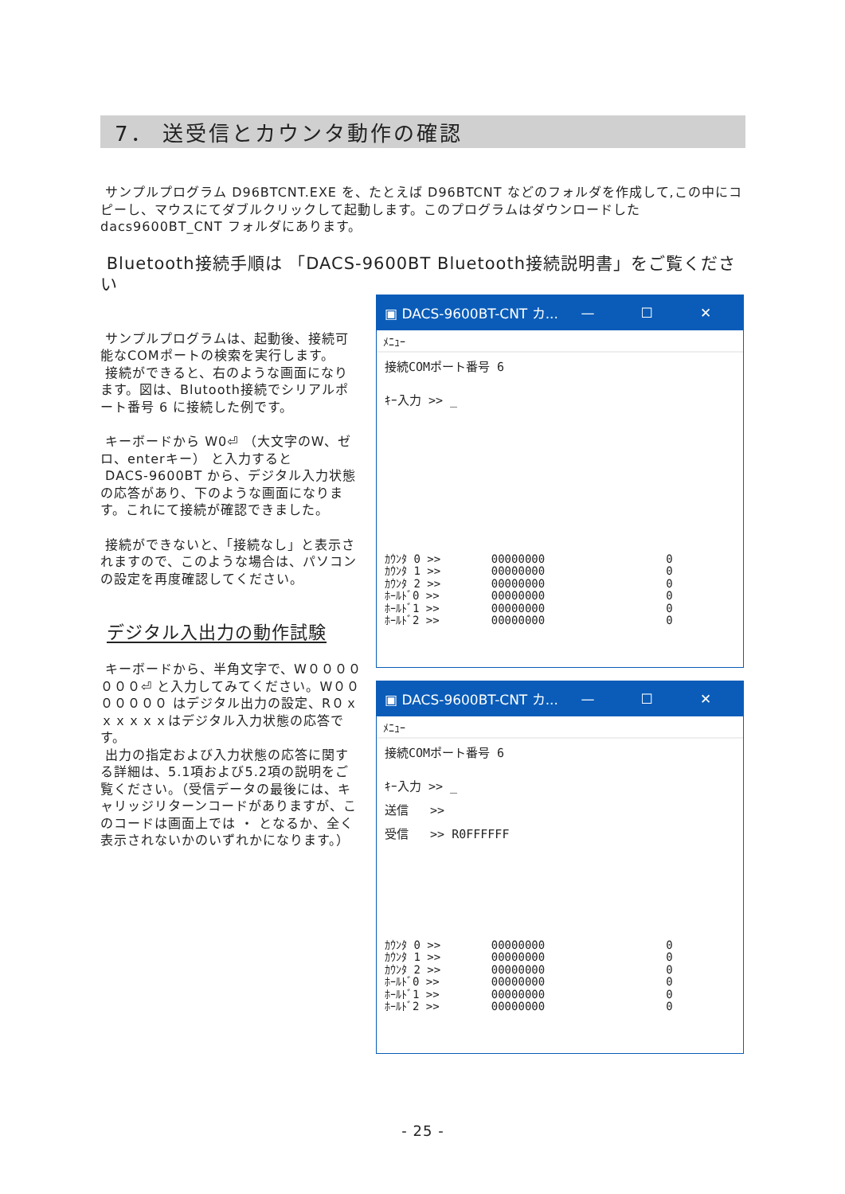7． 送受信とカウンタ動作の確認
サンプルプログラム D96BTCNT.EXE を、たとえば D96BTCNT などのフォルダを作成して,この中にコピーし、マウスにてダブルクリックして起動します。このプログラムはダウンロードした dacs9600BT_CNT フォルダにあります。
Bluetooth接続手順は 「DACS-9600BT Bluetooth接続説明書」をご覧ください
サンプルプログラムは、起動後、接続可能なCOMポートの検索を実行します。
接続ができると、右のような画面になります。図は、Blutooth接続でシリアルポート番号 6 に接続した例です。
キーボードから W0⏎ （大文字のW、ゼロ、enterキー） と入力すると
DACS-9600BT から、デジタル入力状態の応答があり、下のような画面になります。これにて接続が確認できました。
接続ができないと、「接続なし」と表示されますので、このような場合は、パソコンの設定を再度確認してください。
デジタル入出力の動作試験
キーボードから、半角文字で、W０００００００⏎ と入力してみてください。W０００００００ はデジタル出力の設定、R０ｘｘｘｘｘｘはデジタル入力状態の応答です。
出力の指定および入力状態の応答に関する詳細は、5.1項および5.2項の説明をご覧ください。（受信データの最後には、キャリッジリターンコードがありますが、このコードは画面上では ・ となるか、全く表示されないかのいずれかになります。）
▣ DACS-9600BT-CNT カ... — ☐ ✕
ﾒﾆｭｰ
接続COMポート番号 6
ｷｰ入力 >> _
| ｶｳﾝﾀ 0 >> | 00000000 | 0 |
| ｶｳﾝﾀ 1 >> | 00000000 | 0 |
| ｶｳﾝﾀ 2 >> | 00000000 | 0 |
| ﾎｰﾙﾄﾞ0 >> | 00000000 | 0 |
| ﾎｰﾙﾄﾞ1 >> | 00000000 | 0 |
| ﾎｰﾙﾄﾞ2 >> | 00000000 | 0 |
▣ DACS-9600BT-CNT カ... — ☐ ✕
ﾒﾆｭｰ
接続COMポート番号 6
ｷｰ入力 >> _
送信 >>
受信 >> R0FFFFFF
| ｶｳﾝﾀ 0 >> | 00000000 | 0 |
| ｶｳﾝﾀ 1 >> | 00000000 | 0 |
| ｶｳﾝﾀ 2 >> | 00000000 | 0 |
| ﾎｰﾙﾄﾞ0 >> | 00000000 | 0 |
| ﾎｰﾙﾄﾞ1 >> | 00000000 | 0 |
| ﾎｰﾙﾄﾞ2 >> | 00000000 | 0 |
- 25 -